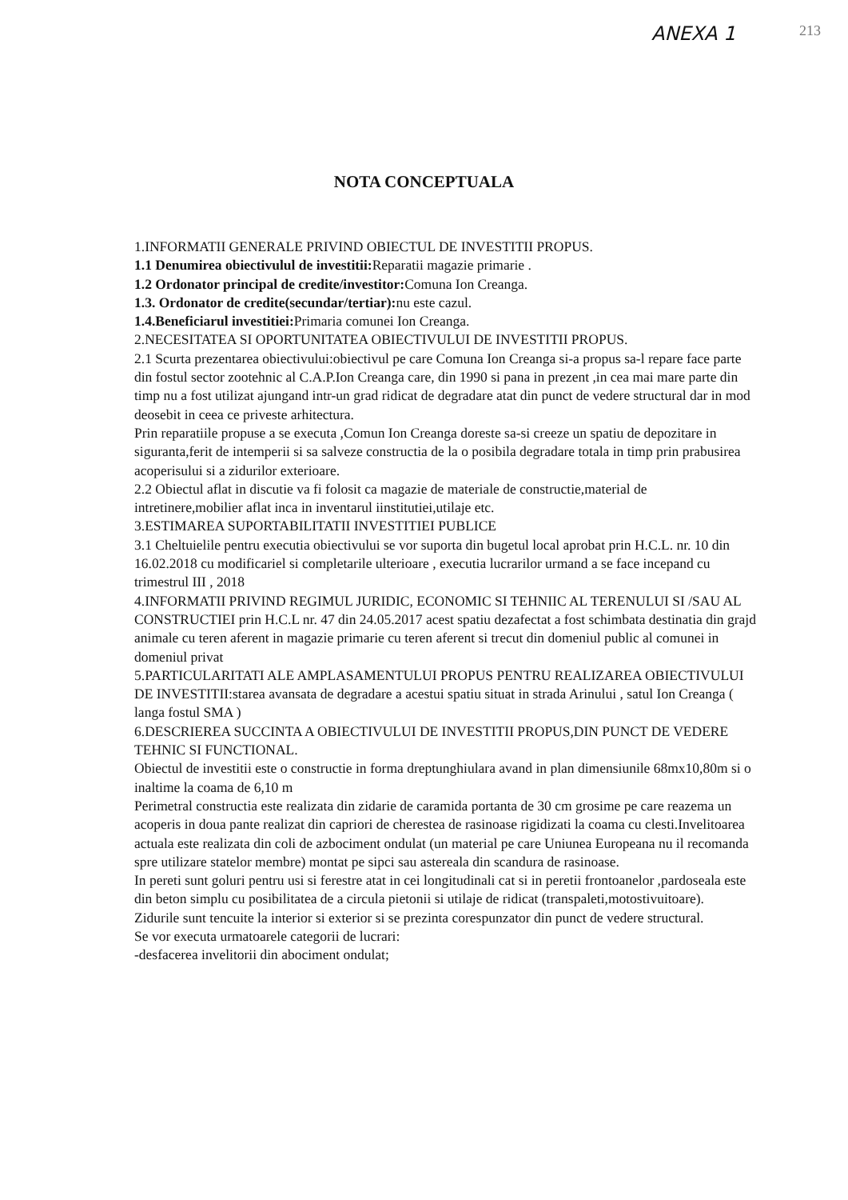ANEXA 1 213
NOTA CONCEPTUALA
1.INFORMATII GENERALE PRIVIND OBIECTUL DE INVESTITII PROPUS.
1.1 Denumirea obiectivulul de investitii: Reparatii magazie primarie .
1.2 Ordonator principal de credite/investitor: Comuna Ion Creanga.
1.3. Ordonator de credite(secundar/tertiar): nu este cazul.
1.4.Beneficiarul investitiei: Primaria comunei Ion Creanga.
2.NECESITATEA SI OPORTUNITATEA OBIECTIVULUI DE INVESTITII PROPUS.
2.1 Scurta prezentarea obiectivului:obiectivul pe care Comuna Ion Creanga si-a propus sa-l repare face parte din fostul sector zootehnic al C.A.P.Ion Creanga care, din 1990 si pana in prezent ,in cea mai mare parte din timp nu a fost utilizat ajungand intr-un grad ridicat de degradare atat din punct de vedere structural dar in mod deosebit in ceea ce priveste arhitectura.
Prin reparatiile propuse a se executa ,Comun Ion Creanga doreste sa-si creeze un spatiu de depozitare in siguranta,ferit de intemperii si sa salveze constructia de la o posibila degradare totala in timp prin prabusirea acoperisului si a zidurilor exterioare.
2.2 Obiectul aflat in discutie va fi folosit ca magazie de materiale de constructie,material de intretinere,mobilier aflat inca in inventarul iinstitutiei,utilaje etc.
3.ESTIMAREA SUPORTABILITATII INVESTITIEI PUBLICE
3.1 Cheltuielile pentru executia obiectivului se vor suporta din bugetul local aprobat prin H.C.L. nr. 10 din 16.02.2018 cu modificariel si completarile ulterioare , executia lucrarilor urmand a se face incepand cu trimestrul III , 2018
4.INFORMATII PRIVIND REGIMUL JURIDIC, ECONOMIC SI TEHNIIC AL TERENULUI SI /SAU AL CONSTRUCTIEI prin H.C.L nr. 47 din 24.05.2017 acest spatiu dezafectat a fost schimbata destinatia din grajd animale cu teren aferent in magazie primarie cu teren aferent si trecut din domeniul public al comunei in domeniul privat
5.PARTICULARITATI ALE AMPLASAMENTULUI PROPUS PENTRU REALIZAREA OBIECTIVULUI DE INVESTITII:starea avansata de degradare a acestui spatiu situat in strada Arinului , satul Ion Creanga ( langa fostul SMA )
6.DESCRIEREA SUCCINTA A OBIECTIVULUI DE INVESTITII PROPUS,DIN PUNCT DE VEDERE TEHNIC SI FUNCTIONAL.
Obiectul de investitii este o constructie in forma dreptunghiulara avand in plan dimensiunile 68mx10,80m si o inaltime la coama de 6,10 m
Perimetral constructia este realizata din zidarie de caramida portanta de 30 cm grosime pe care reazema un acoperis in doua pante realizat din capriori de cherestea de rasinoase rigidizati la coama cu clesti.Invelitoarea actuala este realizata din coli de azbociment ondulat (un material pe care Uniunea Europeana nu il recomanda spre utilizare statelor membre) montat pe sipci sau astereala din scandura de rasinoase.
In pereti sunt goluri pentru usi si ferestre atat in cei longitudinali cat si in peretii frontoanelor ,pardoseala este din beton simplu cu posibilitatea de a circula pietonii si utilaje de ridicat (transpaleti,motostivuitoare).
Zidurile sunt tencuite la interior si exterior si se prezinta corespunzator din punct de vedere structural.
Se vor executa urmatoarele categorii de lucrari:
-desfacerea invelitorii din abociment ondulat;